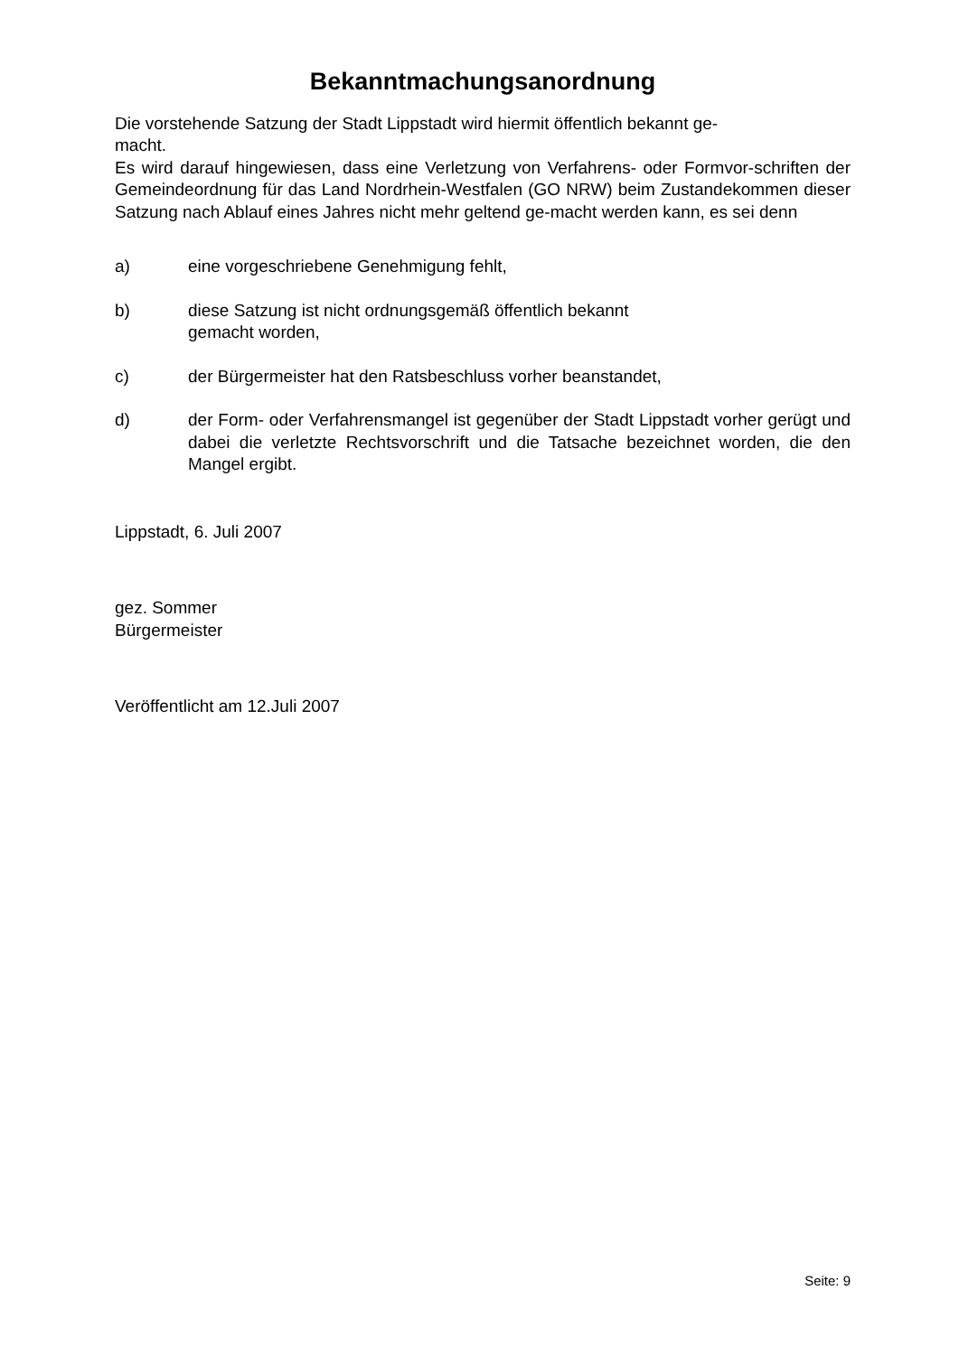Bekanntmachungsanordnung
Die vorstehende Satzung der Stadt Lippstadt wird hiermit öffentlich bekannt ge-
macht.
Es wird darauf hingewiesen, dass eine Verletzung von Verfahrens- oder Formvor-schriften der Gemeindeordnung für das Land Nordrhein-Westfalen (GO NRW) beim Zustandekommen dieser Satzung nach Ablauf eines Jahres nicht mehr geltend ge-macht werden kann, es sei denn
a) eine vorgeschriebene Genehmigung fehlt,
b) diese Satzung ist nicht ordnungsgemäß öffentlich bekannt
gemacht worden,
c) der Bürgermeister hat den Ratsbeschluss vorher beanstandet,
d) der Form- oder Verfahrensmangel ist gegenüber der Stadt Lippstadt vorher gerügt und dabei die verletzte Rechtsvorschrift und die Tatsache bezeichnet worden, die den Mangel ergibt.
Lippstadt, 6. Juli 2007
gez. Sommer
Bürgermeister
Veröffentlicht am 12.Juli 2007
Seite: 9